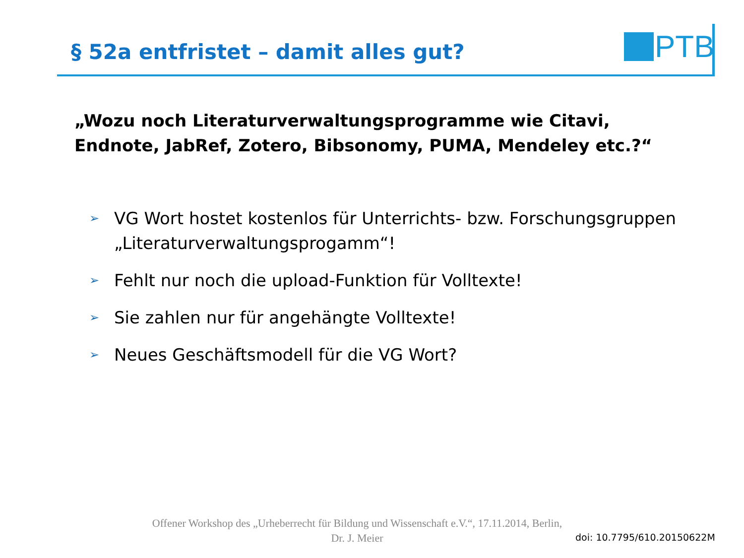§ 52a entfristet – damit alles gut?
PTB
„Wozu noch Literaturverwaltungsprogramme wie Citavi, Endnote, JabRef, Zotero, Bibsonomy, PUMA, Mendeley etc.?“
➢ VG Wort hostet kostenlos für Unterrichts- bzw. Forschungsgruppen „Literaturverwaltungsprogamm“!
➢ Fehlt nur noch die upload-Funktion für Volltexte!
➢ Sie zahlen nur für angehängte Volltexte!
➢ Neues Geschäftsmodell für die VG Wort?
Offener Workshop des „Urheberrecht für Bildung und Wissenschaft e.V.“, 17.11.2014, Berlin,
Dr. J. Meier
doi: 10.7795/610.20150622M